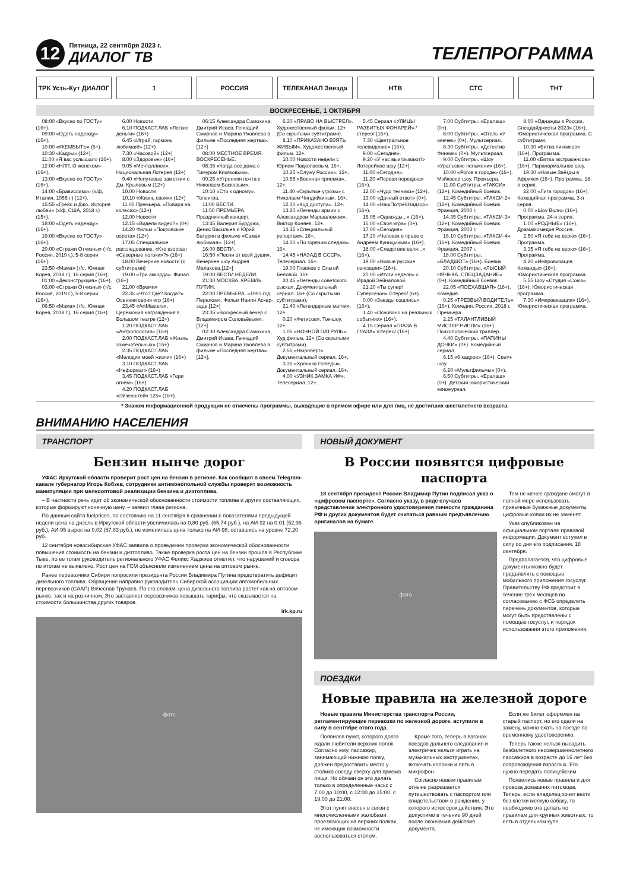12
Пятница, 22 сентября 2023 г.
ДИАЛОГ ТВ
ТЕЛЕПРОГРАММА
ТРК Усть-Кут ДИАЛОГ 1 РОССИЯ ТЕЛЕКАНАЛ Звезда НТВ СТС ТНТ
ВОСКРЕСЕНЬЕ, 1 ОКТЯБРЯ
08:00 «Вкусно по ГОСТу» (16+).
09:00 «Одеть надежду» (16+).
10:00 «#КЕМБЫТЬ» (6+).
10:30 «Кадры» (12+).
11:00 «Я вас услышал» (16+).
12:00 «НЛП. О женском» (16+).
13:00 «Вкусно по ГОСТу» (16+).
14:00 «Брависсимо» (х/ф, Италия, 1955 г.) (12+).
15:55 «Грейс и Джо. История любви» (х/ф, США, 2018 г.) (15+).
18:00 «Одеть надежду» (16+).
19:00 «Вкусно по ГОСТу» (16+).
20:00 «Стражи Отчизны» (т/с, Россия, 2019 г.), 5-8 серии (16+).
23:50 «Мама» (т/с, Южная Корея, 2018 г.), 16 серия (16+).
01:00 «Деконструкция» (16+).
03:00 «Стражи Отчизны» (т/с, Россия, 2019 г.), 5-8 серии (16+).
06:50 «Мама» (т/с, Южная Корея, 2018 г.), 16 серия (16+).
6.00 Новости
6.10 ПОДКАСТ.ЛАБ «Легкие деньги» (16+)
6.45 «Играй, гармонь любимая!» (12+)
7.30 «Часовой» (12+)
8.00 «Здоровье» (16+)
9.05 «Мечталлион». Национальная Лотерея (12+)
9.40 «Непутевые заметки» с Дм. Крыловым (12+)
10.00 Новости
10.10 «Жизнь своих» (12+)
11.05 Премьера. «Повара на колесах» (12+)
12.00 Новости
12.15 «Видели видео?» (0+)
14.20 Фильм «Покровские ворота» (12+)
17.05 Специальное расследование. «Кто взорвал «Северные потоки»?» (16+)
18.00 Вечерние новости (с субтитрами)
19.00 «Три аккорда». Финал (16+)
21.00 «Время»
22.35 «Что? Где? Когда?» Осенняя серия игр (16+)
23.45 «ArtMasters». Церемония награждения в Большом театре (12+)
1.20 ПОДКАСТ.ЛАБ «Антропология» (16+)
2.00 ПОДКАСТ.ЛАБ «Жизнь замечательных» (16+)
2.35 ПОДКАСТ.ЛАБ «Мелодии моей жизни» (16+)
3.10 ПОДКАСТ.ЛАБ «Неформат» (16+)
3.45 ПОДКАСТ.ЛАБ «Гори огнем» (16+)
4.20 ПОДКАСТ.ЛАБ «Эйзенштейн 125» (16+).
06:15 Александра Самохина, Дмитрий Исаев, Геннадий Смирнов и Марина Яковлева в фильме «Последняя жертва». [12+]
08:00 МЕСТНОЕ ВРЕМЯ. ВОСКРЕСЕНЬЕ.
08:35 «Когда все дома с Тимуром Кизяковым».
09:25 «Утренняя почта с Николаем Басковым».
10:10 «Сто к одному». Телеигра.
11:00 ВЕСТИ.
11:50 ПРЕМЬЕРА. Праздничный концерт.
13:45 Валерия Бурдужа, Денис Васильев и Юрий Батурин в фильме «Самая любимая». [12+]
16:00 ВЕСТИ.
16:50 «Песни от всей души». Вечернее шоу Андрея Малахова.[12+]
19:00 ВЕСТИ НЕДЕЛИ.
21:30 МОСКВА. КРЕМЛЬ. ПУТИН.
22:00 ПРЕМЬЕРА. «1993 год. Перелом». Фильм Наили Аскер-заде.[12+]
23:35 «Воскресный вечер с Владимиром Соловьёвым».[12+]
02:30 Александра Самохина, Дмитрий Исаев, Геннадий Смирнов и Марина Яковлева в фильме «Последняя жертва». [12+].
6.30 «ПРАВО НА ВЫСТРЕЛ». Художественный фильм. 12+ (Со скрытыми субтитрами).
8.10 «ПРИКАЗАНО ВЗЯТЬ ЖИВЫМ». Художественный фильм. 12+.
10.00 Новости недели с Юрием Подкопаевым. 16+.
10.25 «Служу России». 12+.
10.55 «Военная приемка». 12+.
11.40 «Скрытые угрозы» с Николаем Чиндяйкиным. 16+.
12.30 «Код доступа». 12+.
13.20 «Легенды армии с Александром Маршаломом». Виктор Коняев. 12+.
14.15 «Специальный репортаж». 16+.
14.30 «По горячим следам». 16+.
14.45 «НАЗАД В СССР». Телесериал. 16+.
19.00 Главное с Ольгой Беловой. 16+.
20.45 «Легенды советского сыска». Документальный сериал. 16+ (Со скрытыми субтитрами).
21.40 «Легендарные матчи». 12+.
0.20 «Фетисов». Ток-шоу. 12+.
1.05 «НОЧНОЙ ПАТРУЛЬ». Худ фильм. 12+ (Со скрытыми субтитрами).
2.55 «Нюрнберг». Документальный сериал. 16+.
3.35 «Хроника Победы». Документальный сериал. 16+.
4.00 «УЗНИК ЗАМКА ИФ». Телесериал. 12+.
5.45 Сериал «УЛИЦЫ РАЗБИТЫХ ФОНАРЕЙ» /стерео/ (16+).
7.30 «Центральное телевидение» (16+).
9.00 «Сегодня».
9.20 «У нас выигрывают!» Лотерейное шоу (12+).
11.00 «Сегодня».
11.20 «Первая передача» (16+).
12.00 «Чудо техники» (12+).
13.00 «Дачный ответ» (0+).
14.00 «НашПотребНадзор» (16+).
15.05 «Однажды...» (16+).
16.00 «Своя игра» (0+).
17.00 «Сегодня».
17.20 «Человек в праве с Андреем Куницыным» (16+).
18.00 «Следствие вели...» (16+).
19.00 «Новые русские сенсации» (16+).
20.00 «Итоги недели» с Ирадой Зейналовой.
21.20 «Ты супер! Суперсезон» /стерео/ (6+).
0.00 «Звезды сошлись» (16+).
1.40 «Основано на реальных событиях» (16+).
4.15 Сериал «ГЛАЗА В ГЛАЗА» /стерео/ (16+).
7.00 Субтитры. «Ералаш» (0+).
8.00 Субтитры. «Отель «У овечек» (0+). Мультсериал.
8.30 Субтитры. «Детектив Финник» (0+). Мультсериал.
9.00 Субтитры. «Шоу «Уральские пельмени» (16+).
10.00 «Рогов в городе» (16+). Мэйковер-шоу. Премьера.
11.00 Субтитры. «ТАКСИ» (12+). Комедийный боевик.
12.45 Субтитры. «ТАКСИ-2» (12+). Комедийный боевик. Франция, 2000 г.
14.35 Субтитры. «ТАКСИ-3» (12+). Комедийный боевик. Франция, 2003 г.
16.10 Субтитры. «ТАКСИ-4» (16+). Комедийный боевик. Франция, 2007 г.
18.00 Субтитры. «БЛАДШОТ» (16+). Боевик.
20.10 Субтитры. «ЛЫСЫЙ НЯНЬКА. СПЕЦЗАДАНИЕ» (0+). Комедийный боевик.
22.05 «ПОЕХАВШАЯ» (16+). Комедия.
0.25 «ТРЕЗВЫЙ ВОДИТЕЛЬ» (16+). Комедия. Россия, 2018 г. Премьера.
2.25 «ТАЛАНТЛИВЫЙ МИСТЕР РИПЛИ» (16+). Психологический триллер.
4.40 Субтитры. «ПАПИНЫ ДОЧКИ» (0+). Комедийный сериал.
6.15 «6 кадров» (16+). Скетч-шоу.
6.20 «Мультфильмы» (0+).
6.50 Субтитры. «Ералаш» (0+). Детский юмористический киножурнал.
8.00 «Однажды в России. Спецдайджесты-2023» (16+). Юмористическая программа. С субтитрами.
10.30 «Битва пикников» (16+). Программа.
11.00 «Битва экстрасенсов» (16+). Паранормальное шоу.
19.30 «Новые Звёзды в Африке» (16+). Программа. 18-я серия.
22.00 «Лига городов» (16+). Комедийная программа. 3-я серия.
0.00 «Шоу Воли» (16+). Программа. 24-я серия.
1.00 «РОДНЫЕ» (16+). Драма/комедия Россия.
2.50 «Я тебе не верю» (16+). Программа.
3.35 «Я тебе не верю» (16+). Программа.
4.20 «Импровизация. Команды» (16+). Юмористическая программа.
5.55 Шоу «Студия «Союз» (16+). Юмористическая программа.
7.30 «Импровизация» (16+). Юмористическая программа.
* Знаком информационной продукции не отмечены программы, выходящие в прямом эфире или для лиц, не достигших шестилетнего возраста.
ВНИМАНИЮ НАСЕЛЕНИЯ
ТРАНСПОРТ
Бензин нынче дорог
УФАС Иркутской области проверит рост цен на бензин в регионе. Как сообщил в своем Telegram-канале губернатор Игорь Кобзев, сотрудники антимонопольной службы проверят возможность манипуляции при мелкооптовой реализации бензина и дизтоплива.
– В частности речь идет об экономической обоснованности стоимости топлива и других составляющих, которые формируют конечную цену, – заявил глава региона.
По данным сайта fuelprices, по состоянию на 11 сентября в сравнении с показателями предыдущей недели цена на дизель в Иркутской области увеличилась на 0,80 руб. (65,74 руб.), на АИ-92 на 0.01 (52,96 руб.), АИ-95 вырос на 0,02 (57,83 руб.), не изменилась цена только на АИ-98, оставшись на уровне 72,20 руб.
12 сентября новосибирская УФАС заявила о проведении проверки экономической обоснованности повышения стоимость на бензин и дизтопливо. Также проверка роста цен на бензин прошла в Республике Тыве, по ее тогам руководитель регионального УФАС Феликс Хаджиев отметил, что нарушений и сговора по итогам не выявлено. Рост цен на ГСМ объяснили изменением цены на оптовом рынке.
Ранее перевозчики Сибири попросили президента России Владимира Путина предотвратить дефицит дизельного топлива. Обращение направил руководитель Сибирской ассоциации автомобильных перевозчиков (СААП) Вячеслав Трунаев. По его словам, цена дизельного топлива растет как на оптовом рынке, так и на розничном. Это заставляет перевозчиков повышать тарифы, что сказывается на стоимости большинства других товаров.
irk.kp.ru
фото
НОВЫЙ ДОКУМЕНТ
В России появятся цифровые паспорта
18 сентября президент России Владимир Путин подписал указ о «цифровом паспорте». Согласно указу, в ряде случаев представление электронного удостоверения личности гражданина РФ и других документов будет считаться равным предъявлению оригиналов на бумаге.
фото
Тем не менее граждане смогут в полной мере использовать привычные бумажные документы, цифровые копии их не заменят.
Указ опубликован на официальном портале правовой информации. Документ вступил в силу со дня его подписания, 18 сентября.
Предполагается, что цифровые документы можно будет предъявлять с помощью мобильного приложения госуслуг. Правительству РФ предстоит в течение трех месяцев по согласованию с ФСБ определить перечень документов, которые могут быть представлены с помощью госуслуг, и порядок использования этого приложения.
ПОЕЗДКИ
Новые правила на железной дороге
Новые правила Министерства транспорта России, регламентирующие перевозки по железной дороге, вступили в силу в сентябре этого года.
Появился пункт, которого долго ждали любители верхних полок. Согласно ему, пассажир, занимающий нижнюю полку, должен предоставить место у столика соседу сверху для приема пищи. Но обязан он это делать только в определенные часы: с 7:00 до 10:00, с 12:00 до 15:00, с 19:00 до 21:00.
Этот пункт внесен в связи с многочисленными жалобами проезжающих на верхних полках, не имеющих возможности воспользоваться столом.
Кроме того, теперь в вагонах поездов дальнего следования и электричек нельзя играть на музыкальных инструментах, включать колонки и петь в микрофон.
Согласно новым правилам отныне разрешается путешествовать с паспортом или свидетельством о рождении, у которого истек срок действия. Это допустимо в течение 90 дней после окончания действия документа.
Если же билет оформлен на старый паспорт, но его сдали на замену, можно ехать на поезде по временному удостоверению.
Теперь также нельзя высадить безбилетного несовершеннолетнего пассажира в возрасте до 16 лет без сопровождения взрослых. Его нужно передать полицейским.
Появились новые правила и для провоза домашних питомцев. Теперь, если владелец хочет везти без клетки мелкую собаку, то необходимо это делать по правилам для крупных животных, то есть в отдельном купе.